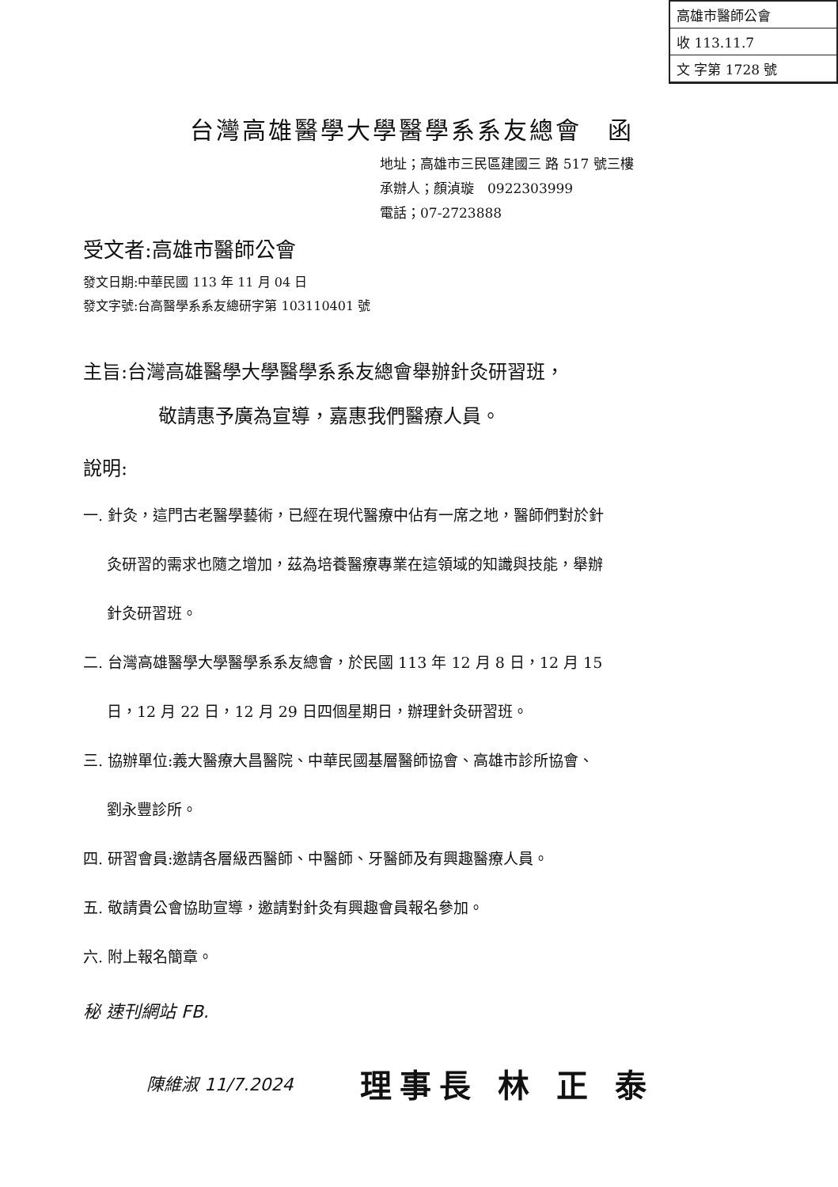高雄市醫師公會
收 113.11.7
文 字第 1728 號
台灣高雄醫學大學醫學系系友總會　函
地址；高雄市三民區建國三 路 517 號三樓
承辦人；顏湞璇　0922303999
電話；07-2723888
受文者:高雄市醫師公會
發文日期:中華民國 113 年 11 月 04 日
發文字號:台高醫學系系友總研字第 103110401 號
主旨:台灣高雄醫學大學醫學系系友總會舉辦針灸研習班，
敬請惠予廣為宣導，嘉惠我們醫療人員。
說明:
一. 針灸，這門古老醫學藝術，已經在現代醫療中佔有一席之地，醫師們對於針
灸研習的需求也隨之增加，茲為培養醫療專業在這領域的知識與技能，舉辦
針灸研習班。
二. 台灣高雄醫學大學醫學系系友總會，於民國 113 年 12 月 8 日，12 月 15
日，12 月 22 日，12 月 29 日四個星期日，辦理針灸研習班。
三. 協辦單位:義大醫療大昌醫院、中華民國基層醫師協會、高雄市診所協會、
劉永豐診所。
四. 研習會員:邀請各層級西醫師、中醫師、牙醫師及有興趣醫療人員。
五. 敬請貴公會協助宣導，邀請對針灸有興趣會員報名參加。
六. 附上報名簡章。
秘 速刊網站 FB.
陳維淑 11/7.2024
理事長 林 正 泰